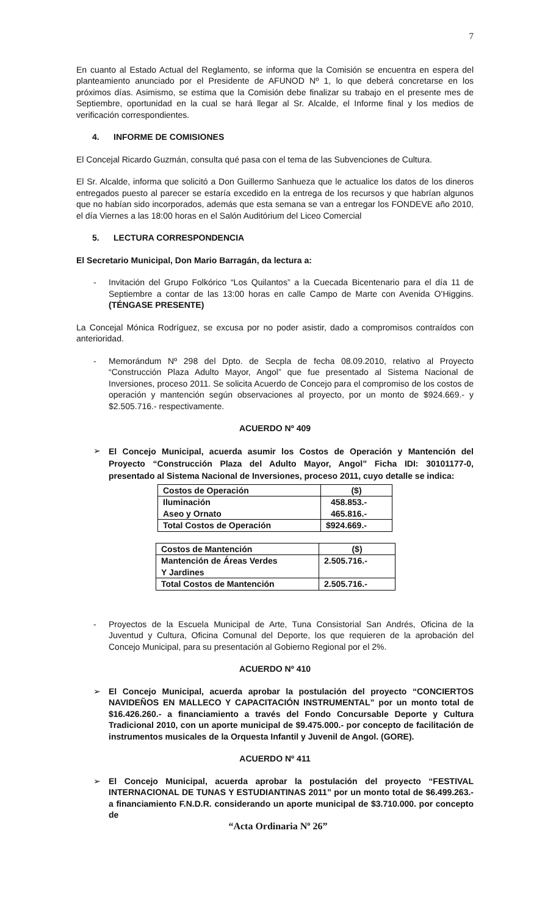7
En cuanto al Estado Actual del Reglamento, se informa que la Comisión se encuentra en espera del planteamiento anunciado por el Presidente de AFUNOD Nº 1, lo que deberá concretarse en los próximos días. Asimismo, se estima que la Comisión debe finalizar su trabajo en el presente mes de Septiembre, oportunidad en la cual se hará llegar al Sr. Alcalde, el Informe final y los medios de verificación correspondientes.
4. INFORME DE COMISIONES
El Concejal Ricardo Guzmán, consulta qué pasa con el tema de las Subvenciones de Cultura.
El Sr. Alcalde, informa que solicitó a Don Guillermo Sanhueza que le actualice los datos de los dineros entregados puesto al parecer se estaría excedido en la entrega de los recursos y que habrían algunos que no habían sido incorporados, además que esta semana se van a entregar los FONDEVE año 2010, el día Viernes a las 18:00 horas en el Salón Auditórium del Liceo Comercial
5. LECTURA CORRESPONDENCIA
El Secretario Municipal, Don Mario Barragán, da lectura a:
- Invitación del Grupo Folkórico “Los Quilantos” a la Cuecada Bicentenario para el día 11 de Septiembre a contar de las 13:00 horas en calle Campo de Marte con Avenida O’Higgins. (TÉNGASE PRESENTE)
La Concejal Mónica Rodríguez, se excusa por no poder asistir, dado a compromisos contraídos con anterioridad.
- Memorándum Nº 298 del Dpto. de Secpla de fecha 08.09.2010, relativo al Proyecto “Construcción Plaza Adulto Mayor, Angol” que fue presentado al Sistema Nacional de Inversiones, proceso 2011. Se solicita Acuerdo de Concejo para el compromiso de los costos de operación y mantención según observaciones al proyecto, por un monto de $924.669.- y $2.505.716.- respectivamente.
ACUERDO Nº 409
➢
El Concejo Municipal, acuerda asumir los Costos de Operación y Mantención del Proyecto “Construcción Plaza del Adulto Mayor, Angol” Ficha IDI: 30101177-0, presentado al Sistema Nacional de Inversiones, proceso 2011, cuyo detalle se indica:
| Costos de Operación | ($) |
| Iluminación Aseo y Ornato | 458.853.- 465.816.- |
| Total Costos de Operación | $924.669.- |
| Costos de Mantención | ($) |
| Mantención de Áreas Verdes Y Jardines | 2.505.716.- |
| Total Costos de Mantención | 2.505.716.- |
- Proyectos de la Escuela Municipal de Arte, Tuna Consistorial San Andrés, Oficina de la Juventud y Cultura, Oficina Comunal del Deporte, los que requieren de la aprobación del Concejo Municipal, para su presentación al Gobierno Regional por el 2%.
ACUERDO Nº 410
➢ El Concejo Municipal, acuerda aprobar la postulación del proyecto “CONCIERTOS NAVIDEÑOS EN MALLECO Y CAPACITACIÓN INSTRUMENTAL” por un monto total de $16.426.260.- a financiamiento a través del Fondo Concursable Deporte y Cultura Tradicional 2010, con un aporte municipal de $9.475.000.- por concepto de facilitación de instrumentos musicales de la Orquesta Infantil y Juvenil de Angol. (GORE).
ACUERDO Nº 411
➢ El Concejo Municipal, acuerda aprobar la postulación del proyecto “FESTIVAL INTERNACIONAL DE TUNAS Y ESTUDIANTINAS 2011” por un monto total de $6.499.263.- a financiamiento F.N.D.R. considerando un aporte municipal de $3.710.000. por concepto de
“Acta Ordinaria Nº 26”